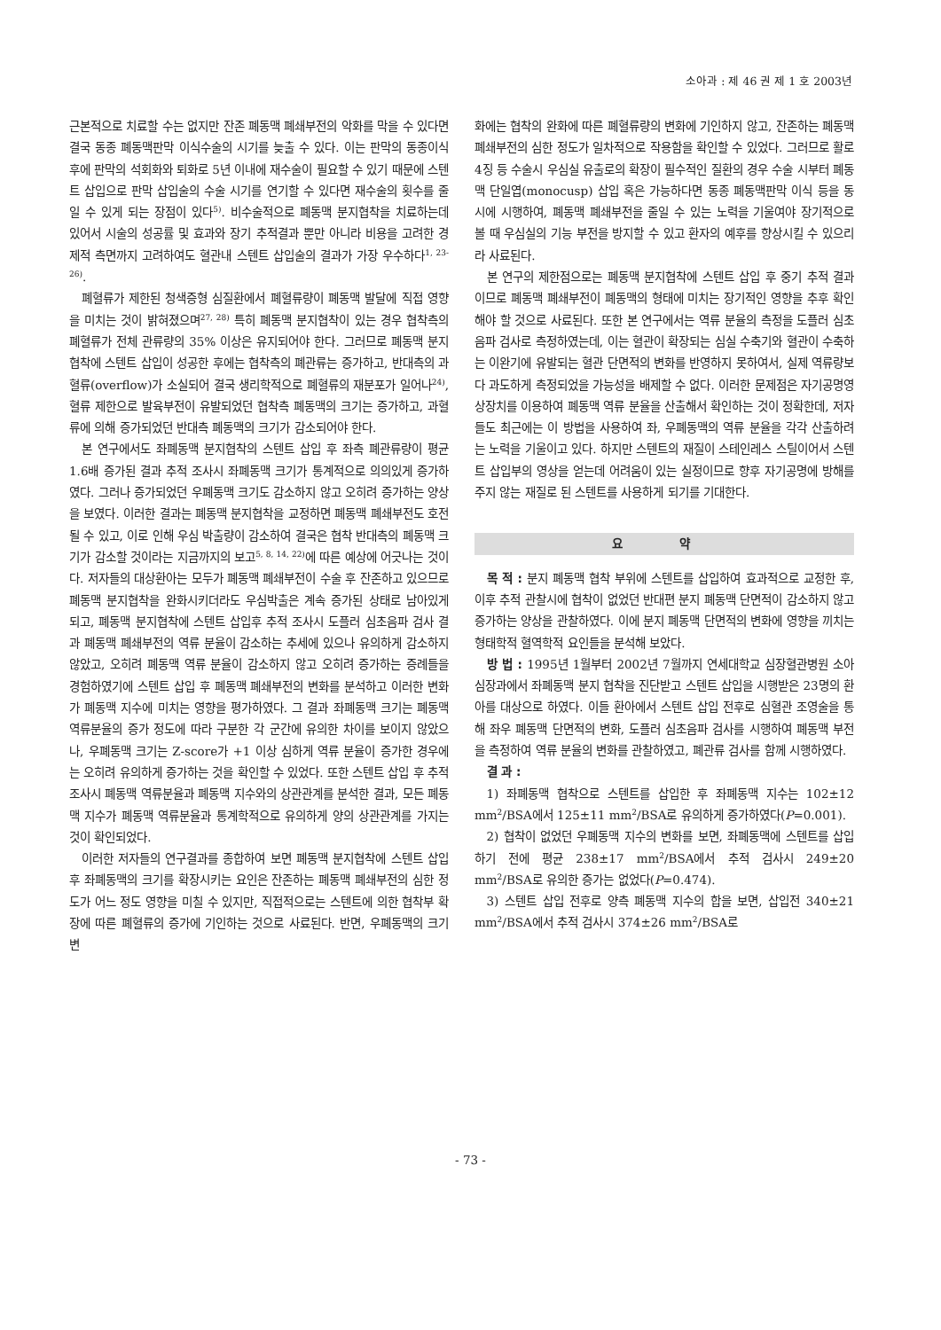소아과 : 제 46 권 제 1 호 2003년
근본적으로 치료할 수는 없지만 잔존 폐동맥 폐쇄부전의 악화를 막을 수 있다면 결국 동종 폐동맥판막 이식수술의 시기를 늦출 수 있다. 이는 판막의 동종이식 후에 판막의 석회화와 퇴화로 5년 이내에 재수술이 필요할 수 있기 때문에 스텐트 삽입으로 판막 삽입술의 수술 시기를 연기할 수 있다면 재수술의 횟수를 줄일 수 있게 되는 장점이 있다<sup>5)</sup>. 비수술적으로 폐동맥 분지협착을 치료하는데 있어서 시술의 성공률 및 효과와 장기 추적결과 뿐만 아니라 비용을 고려한 경제적 측면까지 고려하여도 혈관내 스텐트 삽입술의 결과가 가장 우수하다<sup>1, 23-26)</sup>.
폐혈류가 제한된 청색증형 심질환에서 폐혈류량이 폐동맥 발달에 직접 영향을 미치는 것이 밝혀졌으며<sup>27, 28)</sup> 특히 폐동맥 분지협착이 있는 경우 협착측의 폐혈류가 전체 관류량의 35% 이상은 유지되어야 한다. 그러므로 폐동맥 분지협착에 스텐트 삽입이 성공한 후에는 협착측의 폐관류는 증가하고, 반대측의 과혈류(overflow)가 소실되어 결국 생리학적으로 폐혈류의 재분포가 일어나<sup>24)</sup>, 혈류 제한으로 발육부전이 유발되었던 협착측 폐동맥의 크기는 증가하고, 과혈류에 의해 증가되었던 반대측 폐동맥의 크기가 감소되어야 한다.
본 연구에서도 좌폐동맥 분지협착의 스텐트 삽입 후 좌측 폐관류량이 평균 1.6배 증가된 결과 추적 조사시 좌폐동맥 크기가 통계적으로 의의있게 증가하였다. 그러나 증가되었던 우폐동맥 크기도 감소하지 않고 오히려 증가하는 양상을 보였다. 이러한 결과는 폐동맥 분지협착을 교정하면 폐동맥 폐쇄부전도 호전될 수 있고, 이로 인해 우심 박출량이 감소하여 결국은 협착 반대측의 폐동맥 크기가 감소할 것이라는 지금까지의 보고<sup>5, 8, 14, 22)</sup>에 따른 예상에 어긋나는 것이다. 저자들의 대상환아는 모두가 폐동맥 폐쇄부전이 수술 후 잔존하고 있으므로 폐동맥 분지협착을 완화시키더라도 우심박출은 계속 증가된 상태로 남아있게 되고, 폐동맥 분지협착에 스텐트 삽입후 추적 조사시 도플러 심초음파 검사 결과 폐동맥 폐쇄부전의 역류 분율이 감소하는 추세에 있으나 유의하게 감소하지 않았고, 오히려 폐동맥 역류 분율이 감소하지 않고 오히려 증가하는 증례들을 경험하였기에 스텐트 삽입 후 폐동맥 폐쇄부전의 변화를 분석하고 이러한 변화가 폐동맥 지수에 미치는 영향을 평가하였다. 그 결과 좌폐동맥 크기는 폐동맥 역류분율의 증가 정도에 따라 구분한 각 군간에 유의한 차이를 보이지 않았으나, 우폐동맥 크기는 Z-score가 +1 이상 심하게 역류 분율이 증가한 경우에는 오히려 유의하게 증가하는 것을 확인할 수 있었다. 또한 스텐트 삽입 후 추적 조사시 폐동맥 역류분율과 폐동맥 지수와의 상관관계를 분석한 결과, 모든 폐동맥 지수가 폐동맥 역류분율과 통계학적으로 유의하게 양의 상관관계를 가지는 것이 확인되었다.
이러한 저자들의 연구결과를 종합하여 보면 폐동맥 분지협착에 스텐트 삽입 후 좌폐동맥의 크기를 확장시키는 요인은 잔존하는 폐동맥 폐쇄부전의 심한 정도가 어느 정도 영향을 미칠 수 있지만, 직접적으로는 스텐트에 의한 협착부 확장에 따른 폐혈류의 증가에 기인하는 것으로 사료된다. 반면, 우폐동맥의 크기 변
화에는 협착의 완화에 따른 폐혈류량의 변화에 기인하지 않고, 잔존하는 폐동맥 폐쇄부전의 심한 정도가 일차적으로 작용함을 확인할 수 있었다. 그러므로 활로 4징 등 수술시 우심실 유출로의 확장이 필수적인 질환의 경우 수술 시부터 폐동맥 단일엽(monocusp) 삽입 혹은 가능하다면 동종 폐동맥판막 이식 등을 동시에 시행하여, 폐동맥 폐쇄부전을 줄일 수 있는 노력을 기울여야 장기적으로 볼 때 우심실의 기능 부전을 방지할 수 있고 환자의 예후를 향상시킬 수 있으리라 사료된다.
본 연구의 제한점으로는 폐동맥 분지협착에 스텐트 삽입 후 중기 추적 결과이므로 폐동맥 폐쇄부전이 폐동맥의 형태에 미치는 장기적인 영향을 추후 확인해야 할 것으로 사료된다. 또한 본 연구에서는 역류 분율의 측정을 도플러 심초음파 검사로 측정하였는데, 이는 혈관이 확장되는 심실 수축기와 혈관이 수축하는 이완기에 유발되는 혈관 단면적의 변화를 반영하지 못하여서, 실제 역류량보다 과도하게 측정되었을 가능성을 배제할 수 없다. 이러한 문제점은 자기공명영상장치를 이용하여 폐동맥 역류 분율을 산출해서 확인하는 것이 정확한데, 저자들도 최근에는 이 방법을 사용하여 좌, 우폐동맥의 역류 분율을 각각 산출하려는 노력을 기울이고 있다. 하지만 스텐트의 재질이 스테인레스 스틸이어서 스텐트 삽입부의 영상을 얻는데 어려움이 있는 실정이므로 향후 자기공명에 방해를 주지 않는 재질로 된 스텐트를 사용하게 되기를 기대한다.
요 약
목 적 : 분지 폐동맥 협착 부위에 스텐트를 삽입하여 효과적으로 교정한 후, 이후 추적 관찰시에 협착이 없었던 반대편 분지 폐동맥 단면적이 감소하지 않고 증가하는 양상을 관찰하였다. 이에 분지 폐동맥 단면적의 변화에 영향을 끼치는 형태학적 혈역학적 요인들을 분석해 보았다.
방 법 : 1995년 1월부터 2002년 7월까지 연세대학교 심장혈관병원 소아심장과에서 좌폐동맥 분지 협착을 진단받고 스텐트 삽입을 시행받은 23명의 환아를 대상으로 하였다. 이들 환아에서 스텐트 삽입 전후로 심혈관 조영술을 통해 좌우 폐동맥 단면적의 변화, 도플러 심초음파 검사를 시행하여 폐동맥 부전을 측정하여 역류 분율의 변화를 관찰하였고, 폐관류 검사를 함께 시행하였다.
결 과 :
1) 좌폐동맥 협착으로 스텐트를 삽입한 후 좌폐동맥 지수는 102±12 mm<sup>2</sup>/BSA에서 125±11 mm<sup>2</sup>/BSA로 유의하게 증가하였다(P=0.001).
2) 협착이 없었던 우폐동맥 지수의 변화를 보면, 좌폐동맥에 스텐트를 삽입하기 전에 평균 238±17 mm<sup>2</sup>/BSA에서 추적 검사시 249±20 mm<sup>2</sup>/BSA로 유의한 증가는 없었다(P=0.474).
3) 스텐트 삽입 전후로 양측 폐동맥 지수의 합을 보면, 삽입전 340±21 mm<sup>2</sup>/BSA에서 추적 검사시 374±26 mm<sup>2</sup>/BSA로
- 73 -